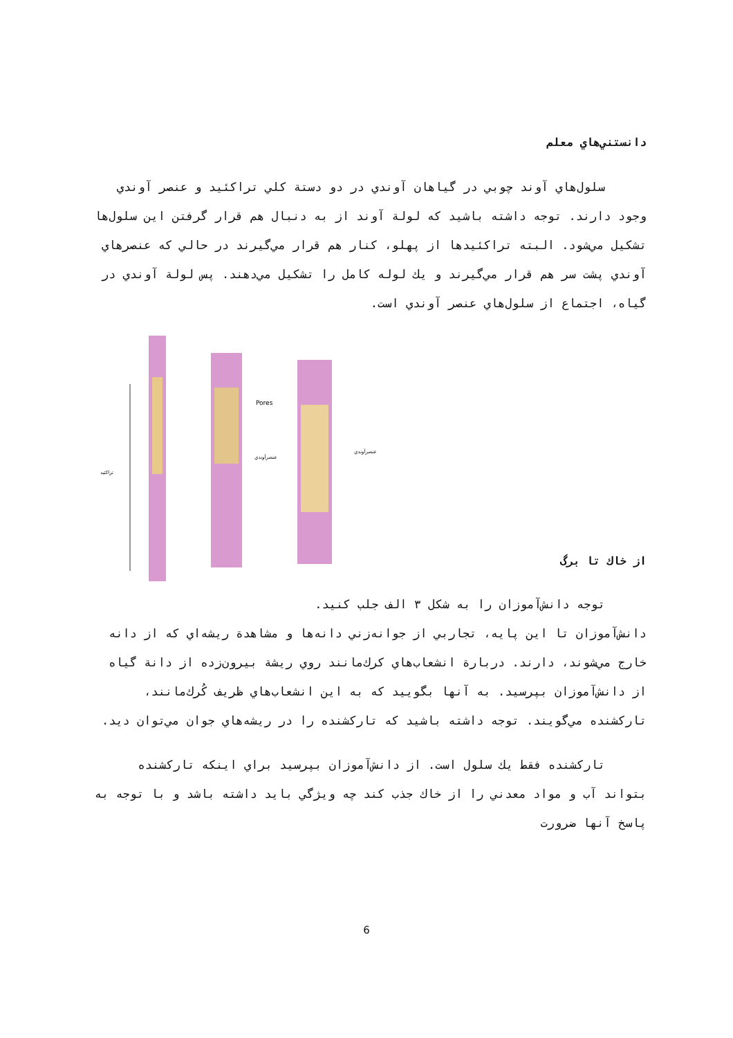دانستني‌هاي معلم
سلول‌هاي آوند چوبي در گياهان آوندي در دو دستة كلي تراكئيد و عنصر آوندي وجود دارند. توجه داشته باشيد كه لولة آوند از به دنبال هم قرار گرفتن اين سلول‌ها تشكيل مي‌شود. البته تراكئيدها از پهلو، كنار هم قرار مي‌گيرند در حالي كه عنصرهاي آوندي پشت سر هم قرار مي‌گيرند و يك لوله كامل را تشكيل مي‌دهند. پس لولة آوندي در گياه، اجتماع از سلول‌هاي عنصر آوندي است.
تراكئيد
Pores
عنصرآوندي
عنصرآوندي
از خاك تا برگ
توجه دانش‌آموزان را به شكل ٣ الف جلب كنيد.
دانش‌آموزان تا اين پايه، تجاربي از جوانه‌زني دانه‌ها و مشاهدة ريشه‌اي كه از دانه خارج مي‌شوند، دارند. دربارة انشعاب‌هاي كرك‌مانند روي ريشة بيرون‌زده از دانة گياه از دانش‌آموزان بپرسيد. به آنها بگوييد كه به اين انشعاب‌هاي ظريف كُرك‌مانند، تاركشنده مي‌گويند. توجه داشته باشيد كه تاركشنده را در ريشه‌هاي جوان مي‌توان ديد.
تاركشنده فقط يك سلول است. از دانش‌آموزان بپرسيد براي اينكه تاركشنده بتواند آب و مواد معدني را از خاك جذب كند چه ويژگي بايد داشته باشد و با توجه به پاسخ آنها ضرورت
6